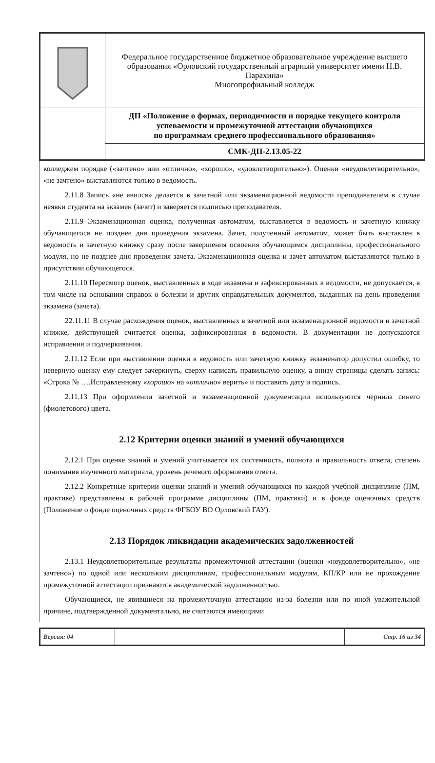| | Федеральное государственное бюджетное образовательное учреждение высшего образования «Орловский государственный аграрный университет имени Н.В. Парахина» Многопрофильный колледж |
| | ДП «Положение о формах, периодичности и порядке текущего контроля успеваемости и промежуточной аттестации обучающихся по программам среднего профессионального образования» |
| | СМК-ДП-2.13.05-22 |
колледжем порядке («зачтено» или «отлично», «хорошо», «удовлетворительно»). Оценки «неудовлетворительно», «не зачтено» выставляются только в ведомость.
2.11.8 Запись «не явился» делается в зачетной или экзаменационной ведомости преподавателем в случае неявки студента на экзамен (зачет) и заверяется подписью преподавателя.
2.11.9 Экзаменационная оценка, полученная автоматом, выставляется в ведомость и зачетную книжку обучающегося не позднее дня проведения экзамена. Зачет, полученный автоматом, может быть выставлен в ведомость и зачетную книжку сразу после завершения освоения обучающимся дисциплины, профессионального модуля, но не позднее дня проведения зачета. Экзаменационная оценка и зачет автоматом выставляются только в присутствии обучающегося.
2.11.10 Пересмотр оценок, выставленных в ходе экзамена и зафиксированных в ведомости, не допускается, в том числе на основании справок о болезни и других оправдательных документов, выданных на день проведения экзамена (зачета).
22.11.11 В случае расхождения оценок, выставленных в зачетной или экзаменационной ведомости и зачетной книжке, действующей считается оценка, зафиксированная в ведомости. В документации не допускаются исправления и подчеркивания.
2.11.12 Если при выставлении оценки в ведомость или зачетную книжку экзаменатор допустил ошибку, то неверную оценку ему следует зачеркнуть, сверху написать правильную оценку, а внизу страницы сделать запись: «Строка № ….Исправленному «хорошо» на «отлично» верить» и поставить дату и подпись.
2.11.13 При оформлении зачетной и экзаменационной документации используются чернила синего (фиолетового) цвета.
2.12 Критерии оценки знаний и умений обучающихся
2.12.1 При оценке знаний и умений учитывается их системность, полнота и правильность ответа, степень понимания изученного материала, уровень речевого оформления ответа.
2.12.2 Конкретные критерии оценки знаний и умений обучающихся по каждой учебной дисциплине (ПМ, практике) представлены в рабочей программе дисциплины (ПМ, практики) и в фонде оценочных средств (Положение о фонде оценочных средств ФГБОУ ВО Орловский ГАУ).
2.13 Порядок ликвидации академических задолженностей
2.13.1 Неудовлетворительные результаты промежуточной аттестации (оценки «неудовлетворительно», «не зачтено») по одной или нескольким дисциплинам, профессиональным модулям, КП/КР или не прохождение промежуточной аттестации признаются академической задолженностью.
Обучающиеся, не явившиеся на промежуточную аттестацию из-за болезни или по иной уважительной причине, подтвержденной документально, не считаются имеющими
| Версия: 04 | | Стр. 16 из 34 |